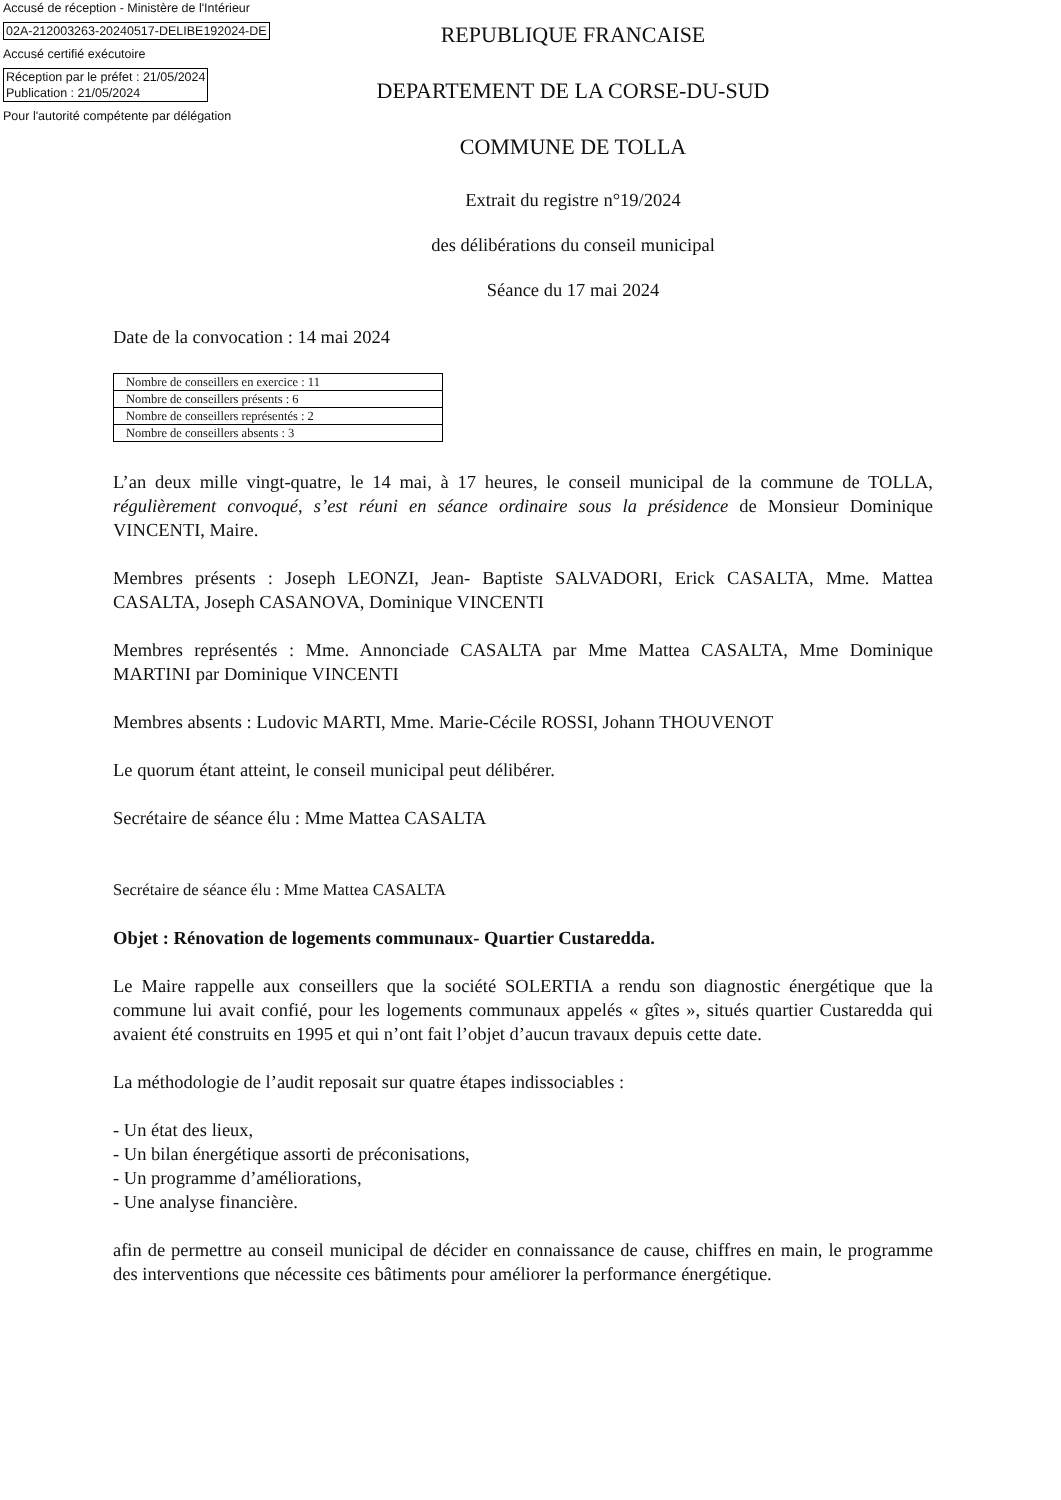Accusé de réception - Ministère de l'Intérieur
02A-212003263-20240517-DELIBE192024-DE
Accusé certifié exécutoire
Réception par le préfet : 21/05/2024
Publication : 21/05/2024
Pour l'autorité compétente par délégation
REPUBLIQUE FRANCAISE
DEPARTEMENT DE LA CORSE-DU-SUD
COMMUNE DE TOLLA
Extrait du registre n°19/2024
des délibérations du conseil municipal
Séance du 17 mai 2024
Date de la convocation : 14 mai 2024
| Nombre de conseillers en exercice : 11 |
| Nombre de conseillers présents : 6 |
| Nombre de conseillers représentés : 2 |
| Nombre de conseillers absents : 3 |
L’an deux mille vingt-quatre, le 14 mai, à 17 heures, le conseil municipal de la commune de TOLLA, régulièrement convoqué, s’est réuni en séance ordinaire sous la présidence de Monsieur Dominique VINCENTI, Maire.
Membres présents : Joseph LEONZI, Jean- Baptiste SALVADORI, Erick CASALTA, Mme. Mattea CASALTA, Joseph CASANOVA, Dominique VINCENTI
Membres représentés : Mme. Annonciade CASALTA par Mme Mattea CASALTA, Mme Dominique MARTINI par Dominique VINCENTI
Membres absents : Ludovic MARTI, Mme. Marie-Cécile ROSSI, Johann THOUVENOT
Le quorum étant atteint, le conseil municipal peut délibérer.
Secrétaire de séance élu : Mme Mattea CASALTA
Secrétaire de séance élu : Mme Mattea CASALTA
Objet : Rénovation de logements communaux- Quartier Custaredda.
Le Maire rappelle aux conseillers que la société SOLERTIA a rendu son diagnostic énergétique que la commune lui avait confié, pour les logements communaux appelés « gîtes », situés quartier Custaredda qui avaient été construits en 1995 et qui n’ont fait l’objet d’aucun travaux depuis cette date.
La méthodologie de l’audit reposait sur quatre étapes indissociables :
- Un état des lieux,
- Un bilan énergétique assorti de préconisations,
- Un programme d’améliorations,
- Une analyse financière.
afin de permettre au conseil municipal de décider en connaissance de cause, chiffres en main, le programme des interventions que nécessite ces bâtiments pour améliorer la performance énergétique.